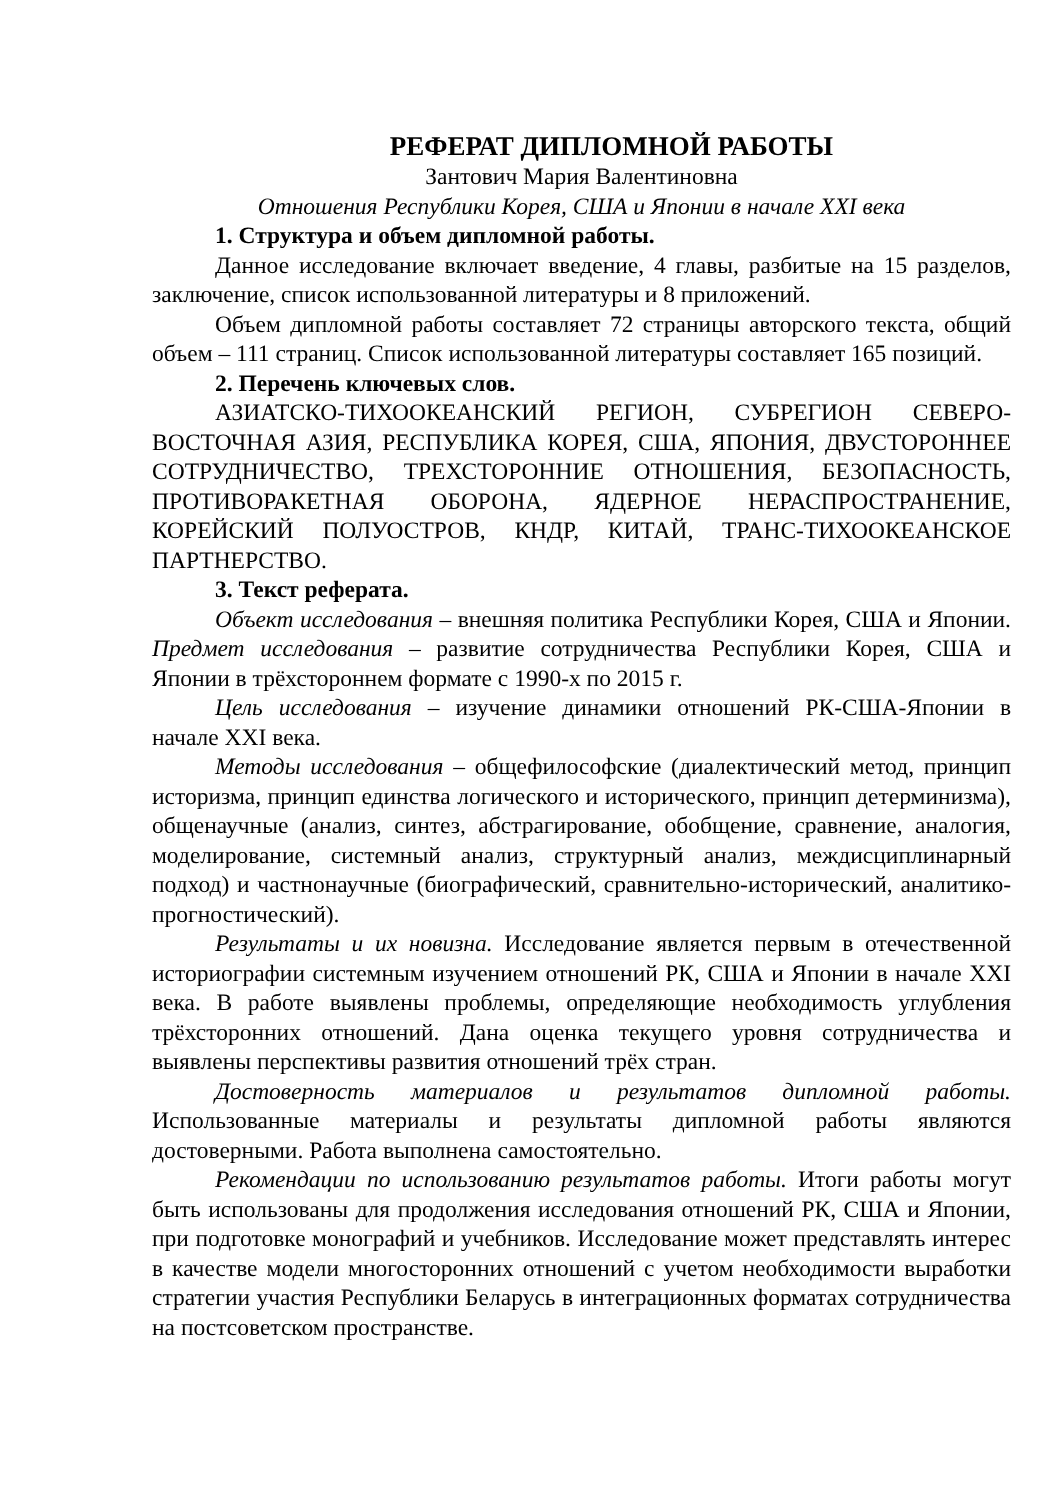РЕФЕРАТ ДИПЛОМНОЙ РАБОТЫ
Зантович Мария Валентиновна
Отношения Республики Корея, США и Японии в начале XXI века
1. Структура и объем дипломной работы.
Данное исследование включает введение, 4 главы, разбитые на 15 разделов, заключение, список использованной литературы и 8 приложений.
Объем дипломной работы составляет 72 страницы авторского текста, общий объем – 111 страниц. Список использованной литературы составляет 165 позиций.
2. Перечень ключевых слов.
АЗИАТСКО-ТИХООКЕАНСКИЙ РЕГИОН, СУБРЕГИОН СЕВЕРО-ВОСТОЧНАЯ АЗИЯ, РЕСПУБЛИКА КОРЕЯ, США, ЯПОНИЯ, ДВУСТОРОННЕЕ СОТРУДНИЧЕСТВО, ТРЕХСТОРОННИЕ ОТНОШЕНИЯ, БЕЗОПАСНОСТЬ, ПРОТИВОРАКЕТНАЯ ОБОРОНА, ЯДЕРНОЕ НЕРАСПРОСТРАНЕНИЕ, КОРЕЙСКИЙ ПОЛУОСТРОВ, КНДР, КИТАЙ, ТРАНС-ТИХООКЕАНСКОЕ ПАРТНЕРСТВО.
3. Текст реферата.
Объект исследования – внешняя политика Республики Корея, США и Японии. Предмет исследования – развитие сотрудничества Республики Корея, США и Японии в трёхстороннем формате с 1990-х по 2015 г.
Цель исследования – изучение динамики отношений РК-США-Японии в начале XXI века.
Методы исследования – общефилософские (диалектический метод, принцип историзма, принцип единства логического и исторического, принцип детерминизма), общенаучные (анализ, синтез, абстрагирование, обобщение, сравнение, аналогия, моделирование, системный анализ, структурный анализ, междисциплинарный подход) и частнонаучные (биографический, сравнительно-исторический, аналитико-прогностический).
Результаты и их новизна. Исследование является первым в отечественной историографии системным изучением отношений РК, США и Японии в начале XXI века. В работе выявлены проблемы, определяющие необходимость углубления трёхсторонних отношений. Дана оценка текущего уровня сотрудничества и выявлены перспективы развития отношений трёх стран.
Достоверность материалов и результатов дипломной работы. Использованные материалы и результаты дипломной работы являются достоверными. Работа выполнена самостоятельно.
Рекомендации по использованию результатов работы. Итоги работы могут быть использованы для продолжения исследования отношений РК, США и Японии, при подготовке монографий и учебников. Исследование может представлять интерес в качестве модели многосторонних отношений с учетом необходимости выработки стратегии участия Республики Беларусь в интеграционных форматах сотрудничества на постсоветском пространстве.